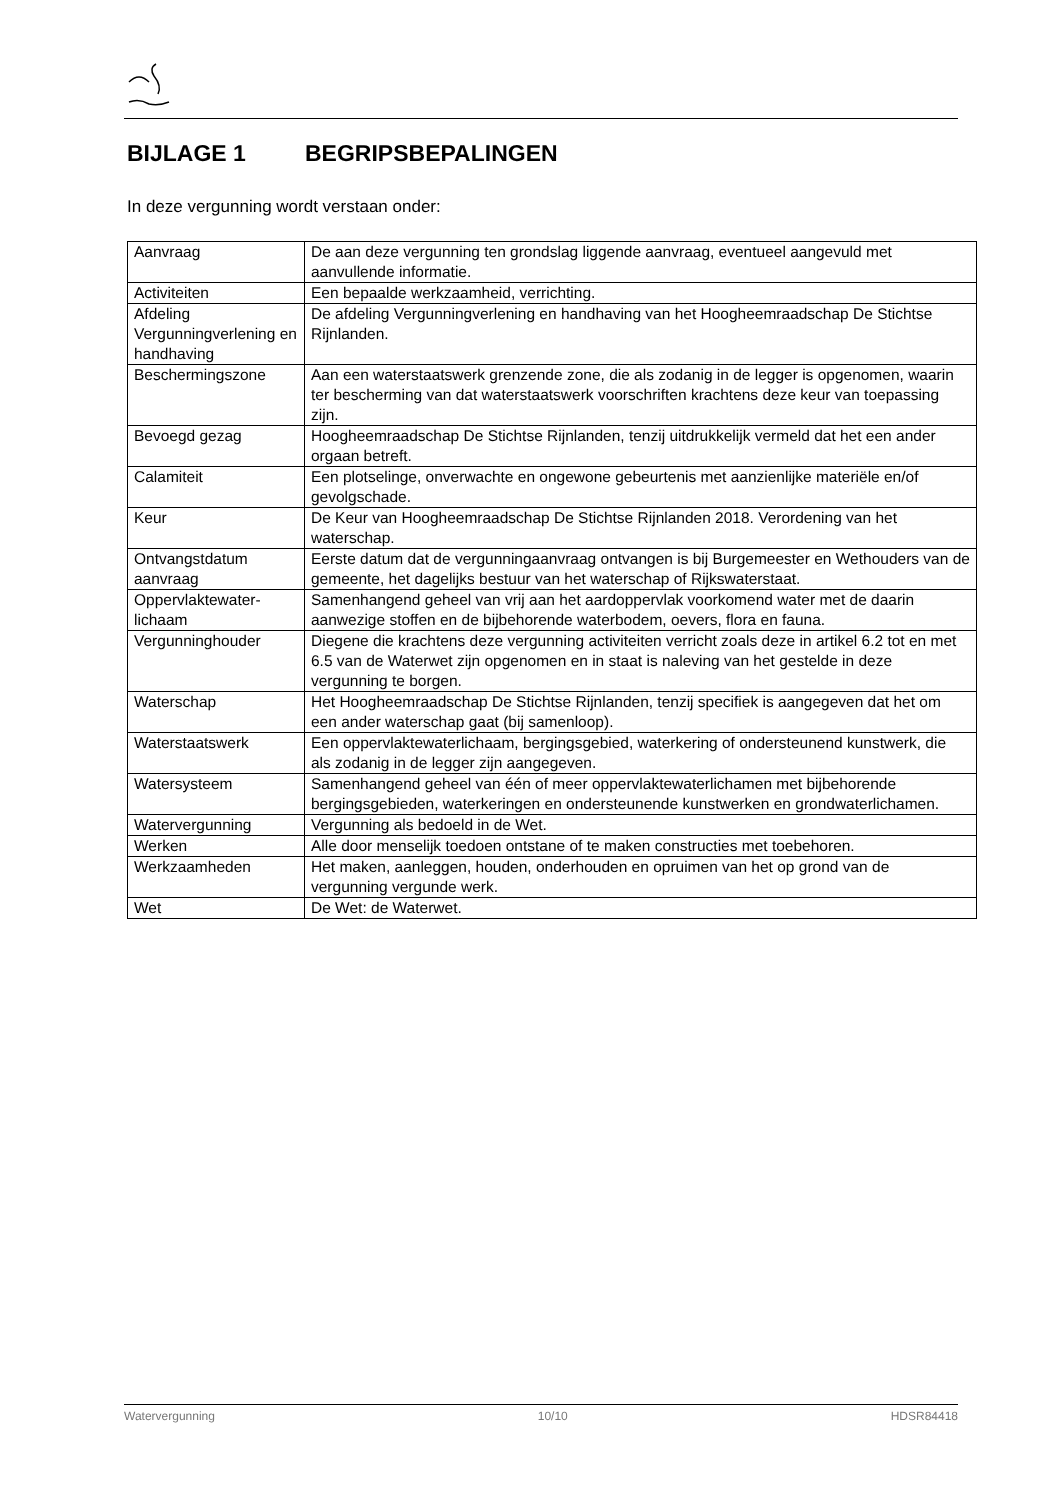BIJLAGE 1 BEGRIPSBEPALINGEN
In deze vergunning wordt verstaan onder:
| Aanvraag | De aan deze vergunning ten grondslag liggende aanvraag, eventueel aangevuld met aanvullende informatie. |
| Activiteiten | Een bepaalde werkzaamheid, verrichting. |
| Afdeling Vergunningverlening en handhaving | De afdeling Vergunningverlening en handhaving van het Hoogheemraadschap De Stichtse Rijnlanden. |
| Beschermingszone | Aan een waterstaatswerk grenzende zone, die als zodanig in de legger is opgenomen, waarin ter bescherming van dat waterstaatswerk voorschriften krachtens deze keur van toepassing zijn. |
| Bevoegd gezag | Hoogheemraadschap De Stichtse Rijnlanden, tenzij uitdrukkelijk vermeld dat het een ander orgaan betreft. |
| Calamiteit | Een plotselinge, onverwachte en ongewone gebeurtenis met aanzienlijke materiële en/of gevolgschade. |
| Keur | De Keur van Hoogheemraadschap De Stichtse Rijnlanden 2018. Verordening van het waterschap. |
| Ontvangstdatum aanvraag | Eerste datum dat de vergunningaanvraag ontvangen is bij Burgemeester en Wethouders van de gemeente, het dagelijks bestuur van het waterschap of Rijkswaterstaat. |
| Oppervlaktewater-lichaam | Samenhangend geheel van vrij aan het aardoppervlak voorkomend water met de daarin aanwezige stoffen en de bijbehorende waterbodem, oevers, flora en fauna. |
| Vergunninghouder | Diegene die krachtens deze vergunning activiteiten verricht zoals deze in artikel 6.2 tot en met 6.5 van de Waterwet zijn opgenomen en in staat is naleving van het gestelde in deze vergunning te borgen. |
| Waterschap | Het Hoogheemraadschap De Stichtse Rijnlanden, tenzij specifiek is aangegeven dat het om een ander waterschap gaat (bij samenloop). |
| Waterstaatswerk | Een oppervlaktewaterlichaam, bergingsgebied, waterkering of ondersteunend kunstwerk, die als zodanig in de legger zijn aangegeven. |
| Watersysteem | Samenhangend geheel van één of meer oppervlaktewaterlichamen met bijbehorende bergingsgebieden, waterkeringen en ondersteunende kunstwerken en grondwaterlichamen. |
| Watervergunning | Vergunning als bedoeld in de Wet. |
| Werken | Alle door menselijk toedoen ontstane of te maken constructies met toebehoren. |
| Werkzaamheden | Het maken, aanleggen, houden, onderhouden en opruimen van het op grond van de vergunning vergunde werk. |
| Wet | De Wet: de Waterwet. |
Watervergunning 10/10 HDSR84418